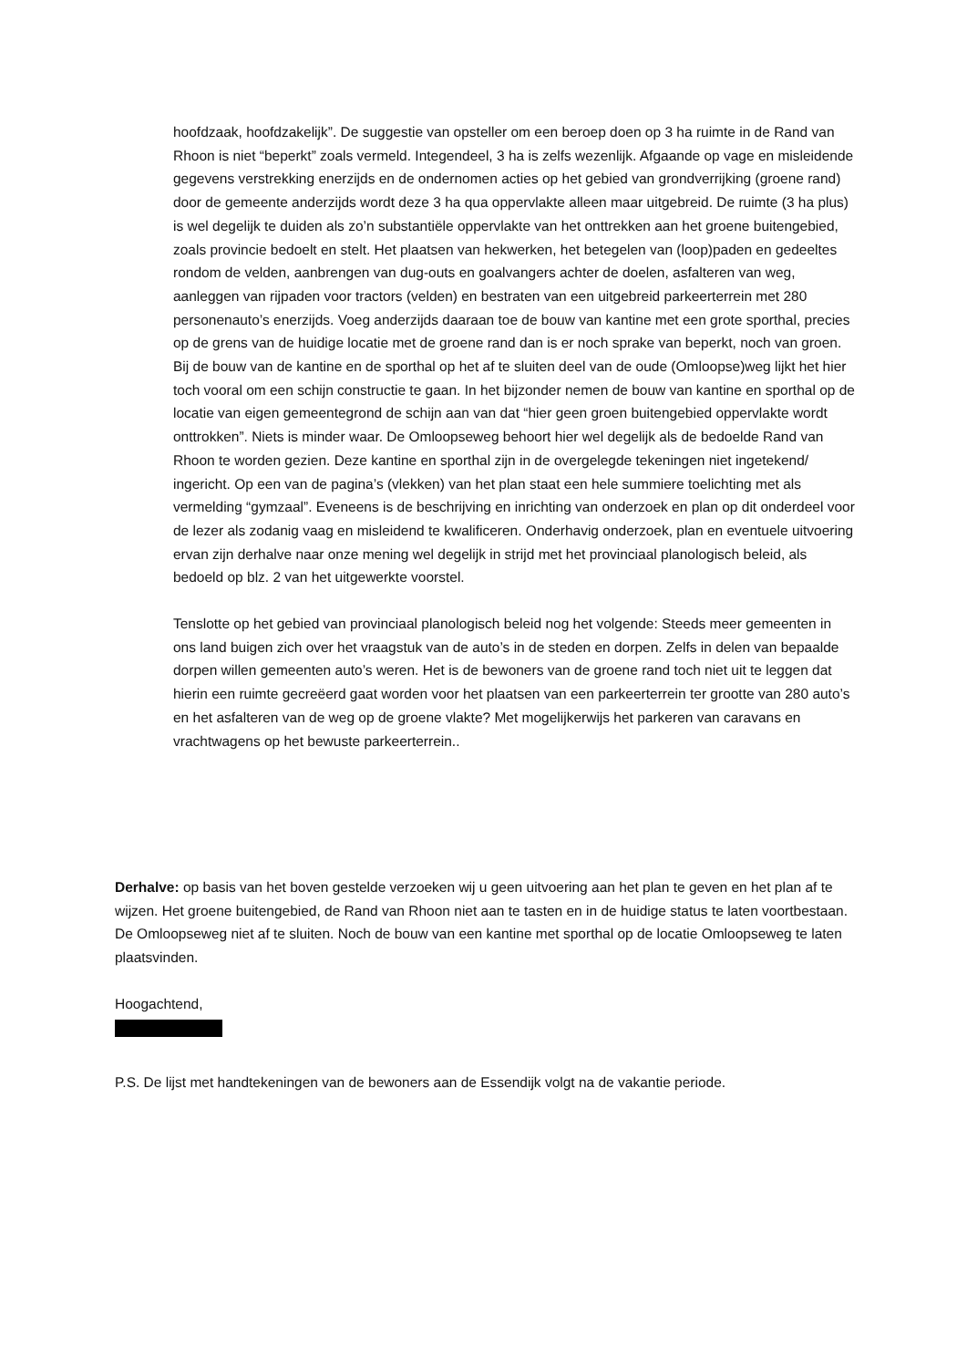hoofdzaak, hoofdzakelijk”. De suggestie van opsteller om een beroep doen op 3 ha ruimte in de Rand van Rhoon is niet “beperkt” zoals vermeld. Integendeel, 3 ha is zelfs wezenlijk. Afgaande op vage en misleidende gegevens verstrekking enerzijds en de ondernomen acties op het gebied van grondverrijking (groene rand) door de gemeente anderzijds wordt deze 3 ha qua oppervlakte alleen maar uitgebreid. De ruimte (3 ha plus) is wel degelijk te duiden als zo’n substantiële oppervlakte van het onttrekken aan het groene buitengebied, zoals provincie bedoelt en stelt. Het plaatsen van hekwerken, het betegelen van (loop)paden en gedeeltes rondom de velden, aanbrengen van dug-outs en goalvangers achter de doelen, asfalteren van weg, aanleggen van rijpaden voor tractors (velden) en bestraten van een uitgebreid parkeerterrein met 280 personenauto’s enerzijds. Voeg anderzijds daaraan toe de bouw van kantine met een grote sporthal, precies op de grens van de huidige locatie met de groene rand dan is er noch sprake van beperkt, noch van groen. Bij de bouw van de kantine en de sporthal op het af te sluiten deel van de oude (Omloopse)weg lijkt het hier toch vooral om een schijn constructie te gaan. In het bijzonder nemen de bouw van kantine en sporthal op de locatie van eigen gemeentegrond de schijn aan van dat “hier geen groen buitengebied oppervlakte wordt onttrokken”. Niets is minder waar. De Omloopseweg behoort hier wel degelijk als de bedoelde Rand van Rhoon te worden gezien. Deze kantine en sporthal zijn in de overgelegde tekeningen niet ingetekend/ ingericht. Op een van de pagina’s (vlekken) van het plan staat een hele summiere toelichting met als vermelding “gymzaal”. Eveneens is de beschrijving en inrichting van onderzoek en plan op dit onderdeel voor de lezer als zodanig vaag en misleidend te kwalificeren. Onderhavig onderzoek, plan en eventuele uitvoering ervan zijn derhalve naar onze mening wel degelijk in strijd met het provinciaal planologisch beleid, als bedoeld op blz. 2 van het uitgewerkte voorstel.
Tenslotte op het gebied van provinciaal planologisch beleid nog het volgende: Steeds meer gemeenten in ons land buigen zich over het vraagstuk van de auto’s in de steden en dorpen. Zelfs in delen van bepaalde dorpen willen gemeenten auto’s weren. Het is de bewoners van de groene rand toch niet uit te leggen dat hierin een ruimte gecreëerd gaat worden voor het plaatsen van een parkeerterrein ter grootte van 280 auto’s en het asfalteren van de weg op de groene vlakte? Met mogelijkerwijs het parkeren van caravans en vrachtwagens op het bewuste parkeerterrein..
Derhalve: op basis van het boven gestelde verzoeken wij u geen uitvoering aan het plan te geven en het plan af te wijzen. Het groene buitengebied, de Rand van Rhoon niet aan te tasten en in de huidige status te laten voortbestaan. De Omloopseweg niet af te sluiten. Noch de bouw van een kantine met sporthal op de locatie Omloopseweg te laten plaatsvinden.
Hoogachtend,
P.S. De lijst met handtekeningen van de bewoners aan de Essendijk volgt na de vakantie periode.